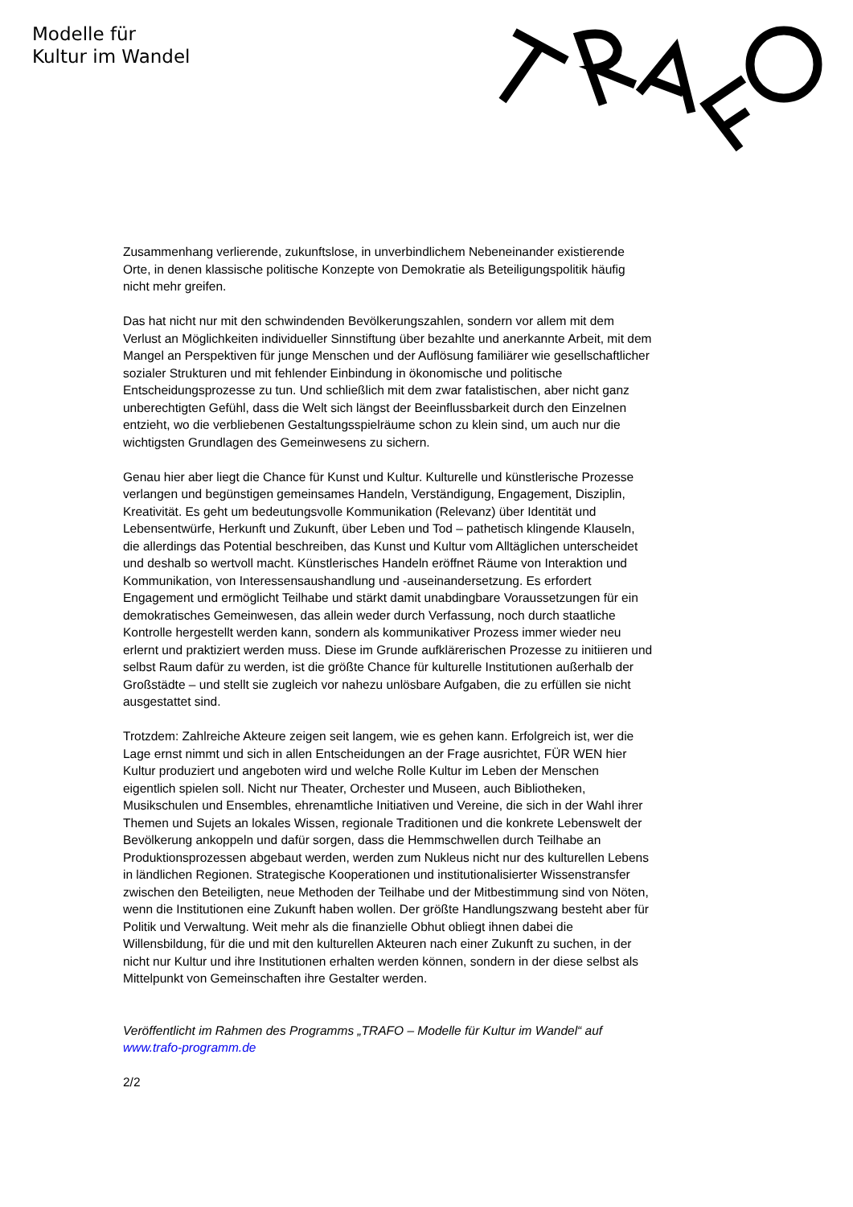Modelle für
Kultur im Wandel
Zusammenhang verlierende, zukunftslose, in unverbindlichem Nebeneinander existierende Orte, in denen klassische politische Konzepte von Demokratie als Beteiligungspolitik häufig nicht mehr greifen.
Das hat nicht nur mit den schwindenden Bevölkerungszahlen, sondern vor allem mit dem Verlust an Möglichkeiten individueller Sinnstiftung über bezahlte und anerkannte Arbeit, mit dem Mangel an Perspektiven für junge Menschen und der Auflösung familiärer wie gesellschaftlicher sozialer Strukturen und mit fehlender Einbindung in ökonomische und politische Entscheidungsprozesse zu tun. Und schließlich mit dem zwar fatalistischen, aber nicht ganz unberechtigten Gefühl, dass die Welt sich längst der Beeinflussbarkeit durch den Einzelnen entzieht, wo die verbliebenen Gestaltungsspielräume schon zu klein sind, um auch nur die wichtigsten Grundlagen des Gemeinwesens zu sichern.
Genau hier aber liegt die Chance für Kunst und Kultur. Kulturelle und künstlerische Prozesse verlangen und begünstigen gemeinsames Handeln, Verständigung, Engagement, Disziplin, Kreativität. Es geht um bedeutungsvolle Kommunikation (Relevanz) über Identität und Lebensentwürfe, Herkunft und Zukunft, über Leben und Tod – pathetisch klingende Klauseln, die allerdings das Potential beschreiben, das Kunst und Kultur vom Alltäglichen unterscheidet und deshalb so wertvoll macht. Künstlerisches Handeln eröffnet Räume von Interaktion und Kommunikation, von Interessensaushandlung und -auseinandersetzung. Es erfordert Engagement und ermöglicht Teilhabe und stärkt damit unabdingbare Voraussetzungen für ein demokratisches Gemeinwesen, das allein weder durch Verfassung, noch durch staatliche Kontrolle hergestellt werden kann, sondern als kommunikativer Prozess immer wieder neu erlernt und praktiziert werden muss. Diese im Grunde aufklärerischen Prozesse zu initiieren und selbst Raum dafür zu werden, ist die größte Chance für kulturelle Institutionen außerhalb der Großstädte – und stellt sie zugleich vor nahezu unlösbare Aufgaben, die zu erfüllen sie nicht ausgestattet sind.
Trotzdem: Zahlreiche Akteure zeigen seit langem, wie es gehen kann. Erfolgreich ist, wer die Lage ernst nimmt und sich in allen Entscheidungen an der Frage ausrichtet, FÜR WEN hier Kultur produziert und angeboten wird und welche Rolle Kultur im Leben der Menschen eigentlich spielen soll. Nicht nur Theater, Orchester und Museen, auch Bibliotheken, Musikschulen und Ensembles, ehrenamtliche Initiativen und Vereine, die sich in der Wahl ihrer Themen und Sujets an lokales Wissen, regionale Traditionen und die konkrete Lebenswelt der Bevölkerung ankoppeln und dafür sorgen, dass die Hemmschwellen durch Teilhabe an Produktionsprozessen abgebaut werden, werden zum Nukleus nicht nur des kulturellen Lebens in ländlichen Regionen. Strategische Kooperationen und institutionalisierter Wissenstransfer zwischen den Beteiligten, neue Methoden der Teilhabe und der Mitbestimmung sind von Nöten, wenn die Institutionen eine Zukunft haben wollen. Der größte Handlungszwang besteht aber für Politik und Verwaltung. Weit mehr als die finanzielle Obhut obliegt ihnen dabei die Willensbildung, für die und mit den kulturellen Akteuren nach einer Zukunft zu suchen, in der nicht nur Kultur und ihre Institutionen erhalten werden können, sondern in der diese selbst als Mittelpunkt von Gemeinschaften ihre Gestalter werden.
Veröffentlicht im Rahmen des Programms „TRAFO – Modelle für Kultur im Wandel“ auf www.trafo-programm.de
2/2